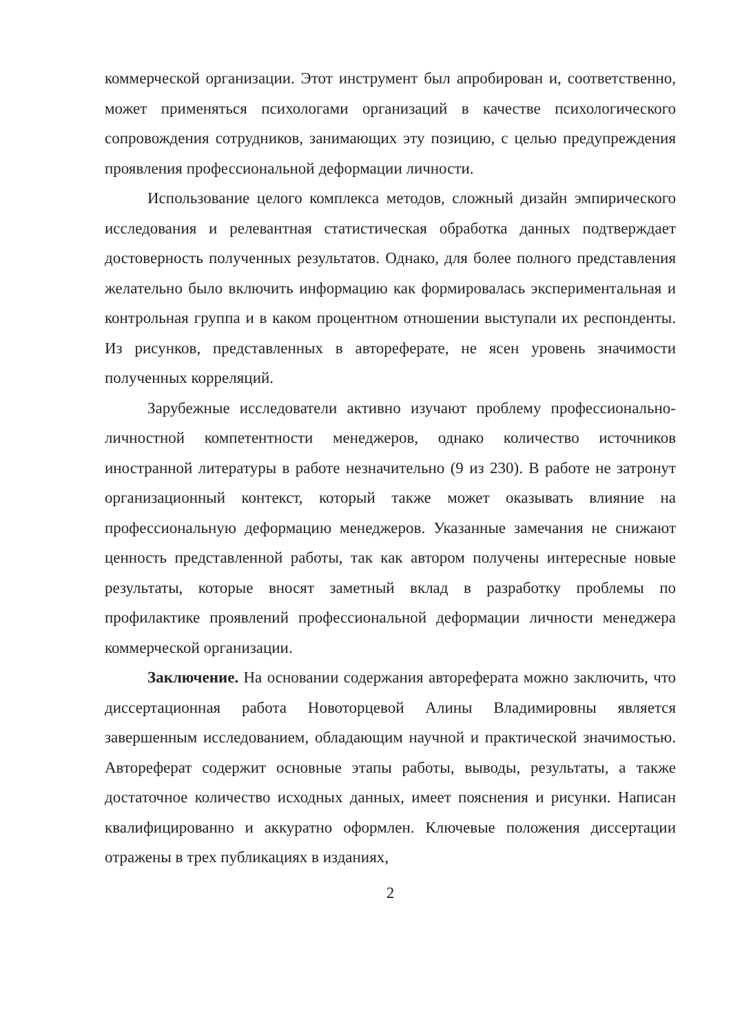коммерческой организации. Этот инструмент был апробирован и, соответственно, может применяться психологами организаций в качестве психологического сопровождения сотрудников, занимающих эту позицию, с целью предупреждения проявления профессиональной деформации личности.
Использование целого комплекса методов, сложный дизайн эмпирического исследования и релевантная статистическая обработка данных подтверждает достоверность полученных результатов. Однако, для более полного представления желательно было включить информацию как формировалась экспериментальная и контрольная группа и в каком процентном отношении выступали их респонденты. Из рисунков, представленных в автореферате, не ясен уровень значимости полученных корреляций.
Зарубежные исследователи активно изучают проблему профессионально-личностной компетентности менеджеров, однако количество источников иностранной литературы в работе незначительно (9 из 230). В работе не затронут организационный контекст, который также может оказывать влияние на профессиональную деформацию менеджеров. Указанные замечания не снижают ценность представленной работы, так как автором получены интересные новые результаты, которые вносят заметный вклад в разработку проблемы по профилактике проявлений профессиональной деформации личности менеджера коммерческой организации.
Заключение. На основании содержания автореферата можно заключить, что диссертационная работа Новоторцевой Алины Владимировны является завершенным исследованием, обладающим научной и практической значимостью. Автореферат содержит основные этапы работы, выводы, результаты, а также достаточное количество исходных данных, имеет пояснения и рисунки. Написан квалифицированно и аккуратно оформлен. Ключевые положения диссертации отражены в трех публикациях в изданиях,
2